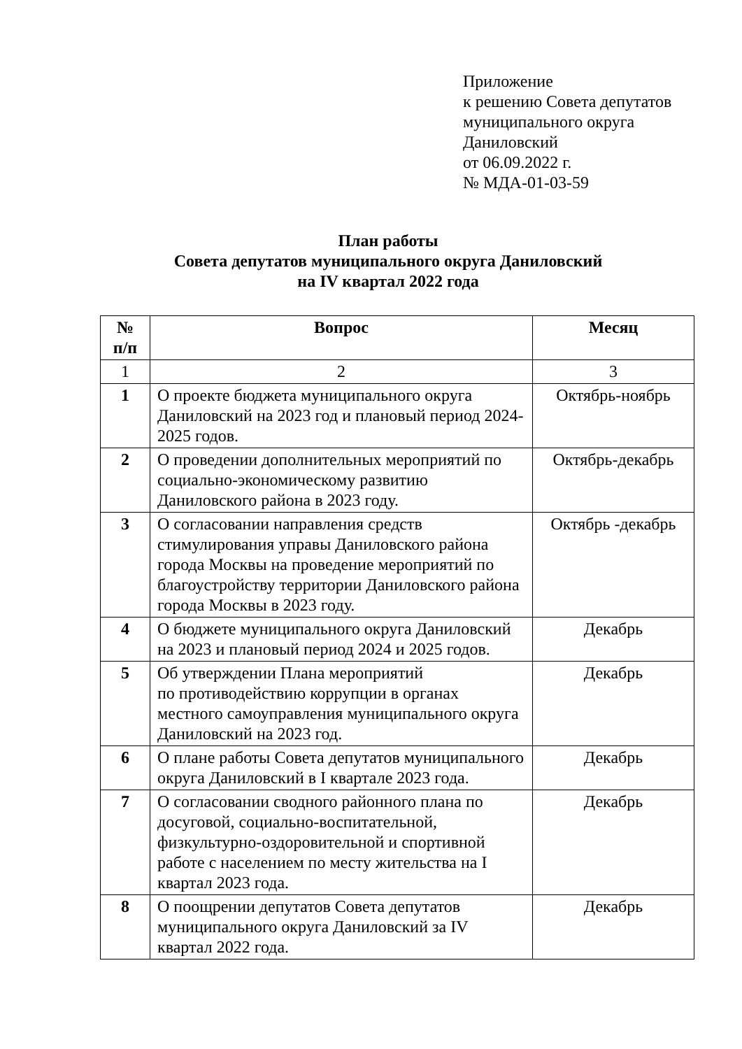Приложение
к решению Совета депутатов
муниципального округа
Даниловский
от 06.09.2022 г.
№ МДА-01-03-59
План работы
Совета депутатов муниципального округа Даниловский
на IV квартал 2022 года
| № п/п | Вопрос | Месяц |
| --- | --- | --- |
| 1 | 2 | 3 |
| 1 | О проекте бюджета муниципального округа Даниловский на 2023 год и плановый период 2024-2025 годов. | Октябрь-ноябрь |
| 2 | О проведении дополнительных мероприятий по социально-экономическому развитию Даниловского района в 2023 году. | Октябрь-декабрь |
| 3 | О согласовании направления средств стимулирования управы Даниловского района города Москвы на проведение мероприятий по благоустройству территории Даниловского района города Москвы в 2023 году. | Октябрь -декабрь |
| 4 | О бюджете муниципального округа Даниловский на 2023 и плановый период 2024 и 2025 годов. | Декабрь |
| 5 | Об утверждении Плана мероприятий по противодействию коррупции в органах местного самоуправления муниципального округа Даниловский на 2023 год. | Декабрь |
| 6 | О плане работы Совета депутатов муниципального округа Даниловский в I квартале 2023 года. | Декабрь |
| 7 | О согласовании сводного районного плана по досуговой, социально-воспитательной, физкультурно-оздоровительной и спортивной работе с населением по месту жительства на I квартал 2023 года. | Декабрь |
| 8 | О поощрении депутатов Совета депутатов муниципального округа Даниловский за IV квартал 2022 года. | Декабрь |